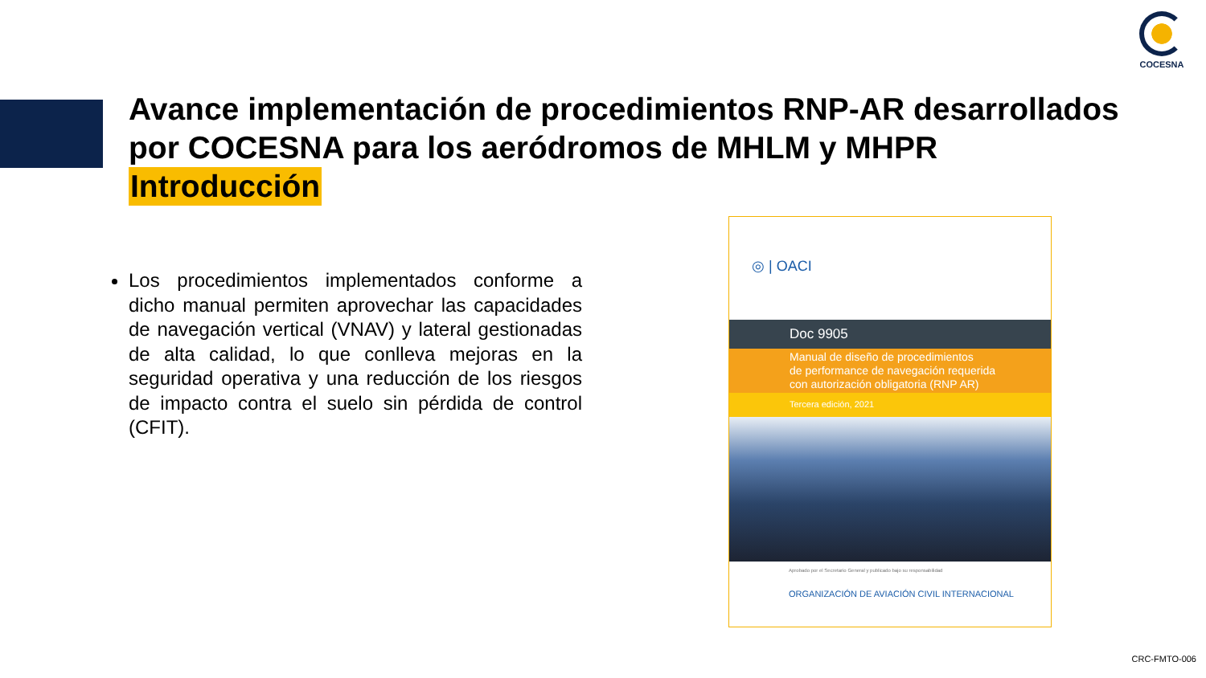COCESNA
Avance implementación de procedimientos RNP-AR desarrollados por COCESNA para los aeródromos de MHLM y MHPR
Introducción
Los procedimientos implementados conforme a dicho manual permiten aprovechar las capacidades de navegación vertical (VNAV) y lateral gestionadas de alta calidad, lo que conlleva mejoras en la seguridad operativa y una reducción de los riesgos de impacto contra el suelo sin pérdida de control (CFIT).
◎ | OACI
Doc 9905
Manual de diseño de procedimientos
de performance de navegación requerida
con autorización obligatoria (RNP AR)
Tercera edición, 2021
Aprobado por el Secretario General y publicado bajo su responsabilidad
ORGANIZACIÓN DE AVIACIÓN CIVIL INTERNACIONAL
CRC-FMTO-006